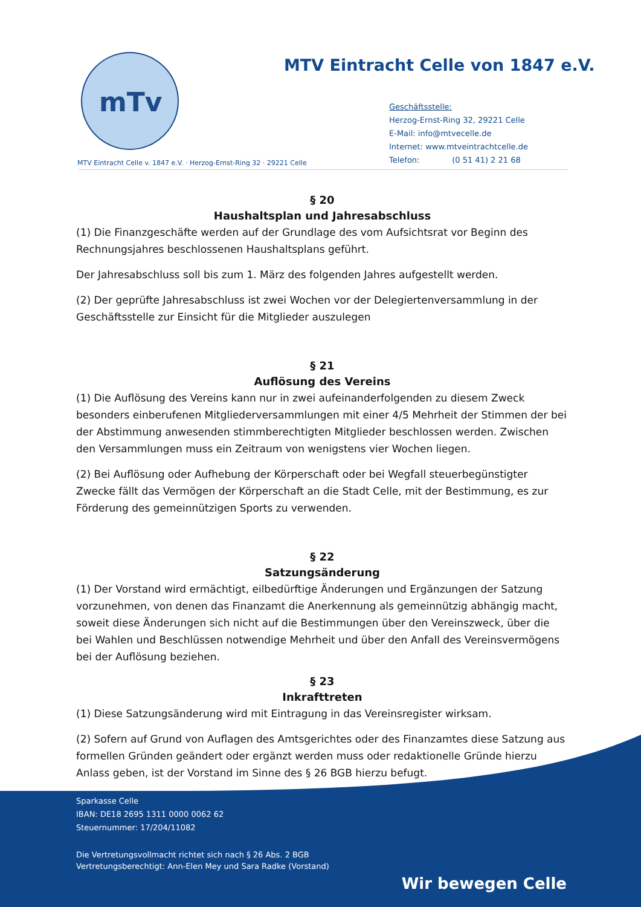mTv
MTV Eintracht Celle von 1847 e.V.
Geschäftsstelle:
Herzog-Ernst-Ring 32, 29221 Celle
E-Mail: info@mtvecelle.de
Internet: www.mtveintrachtcelle.de
Telefon: (0 51 41) 2 21 68
MTV Eintracht Celle v. 1847 e.V. · Herzog-Ernst-Ring 32 · 29221 Celle
§ 20
Haushaltsplan und Jahresabschluss
(1) Die Finanzgeschäfte werden auf der Grundlage des vom Aufsichtsrat vor Beginn des Rechnungsjahres beschlossenen Haushaltsplans geführt.
Der Jahresabschluss soll bis zum 1. März des folgenden Jahres aufgestellt werden.
(2) Der geprüfte Jahresabschluss ist zwei Wochen vor der Delegiertenversammlung in der Geschäftsstelle zur Einsicht für die Mitglieder auszulegen
§ 21
Auflösung des Vereins
(1) Die Auflösung des Vereins kann nur in zwei aufeinanderfolgenden zu diesem Zweck besonders einberufenen Mitgliederversammlungen mit einer 4/5 Mehrheit der Stimmen der bei der Abstimmung anwesenden stimmberechtigten Mitglieder beschlossen werden. Zwischen den Versammlungen muss ein Zeitraum von wenigstens vier Wochen liegen.
(2) Bei Auflösung oder Aufhebung der Körperschaft oder bei Wegfall steuerbegünstigter Zwecke fällt das Vermögen der Körperschaft an die Stadt Celle, mit der Bestimmung, es zur Förderung des gemeinnützigen Sports zu verwenden.
§ 22
Satzungsänderung
(1) Der Vorstand wird ermächtigt, eilbedürftige Änderungen und Ergänzungen der Satzung vorzunehmen, von denen das Finanzamt die Anerkennung als gemeinnützig abhängig macht, soweit diese Änderungen sich nicht auf die Bestimmungen über den Vereinszweck, über die bei Wahlen und Beschlüssen notwendige Mehrheit und über den Anfall des Vereinsvermögens bei der Auflösung beziehen.
§ 23
Inkrafttreten
(1) Diese Satzungsänderung wird mit Eintragung in das Vereinsregister wirksam.
(2) Sofern auf Grund von Auflagen des Amtsgerichtes oder des Finanzamtes diese Satzung aus formellen Gründen geändert oder ergänzt werden muss oder redaktionelle Gründe hierzu Anlass geben, ist der Vorstand im Sinne des § 26 BGB hierzu befugt.
Sparkasse Celle
IBAN: DE18 2695 1311 0000 0062 62
Steuernummer: 17/204/11082
Die Vertretungsvollmacht richtet sich nach § 26 Abs. 2 BGB
Vertretungsberechtigt: Ann-Elen Mey und Sara Radke (Vorstand)
Wir bewegen Celle